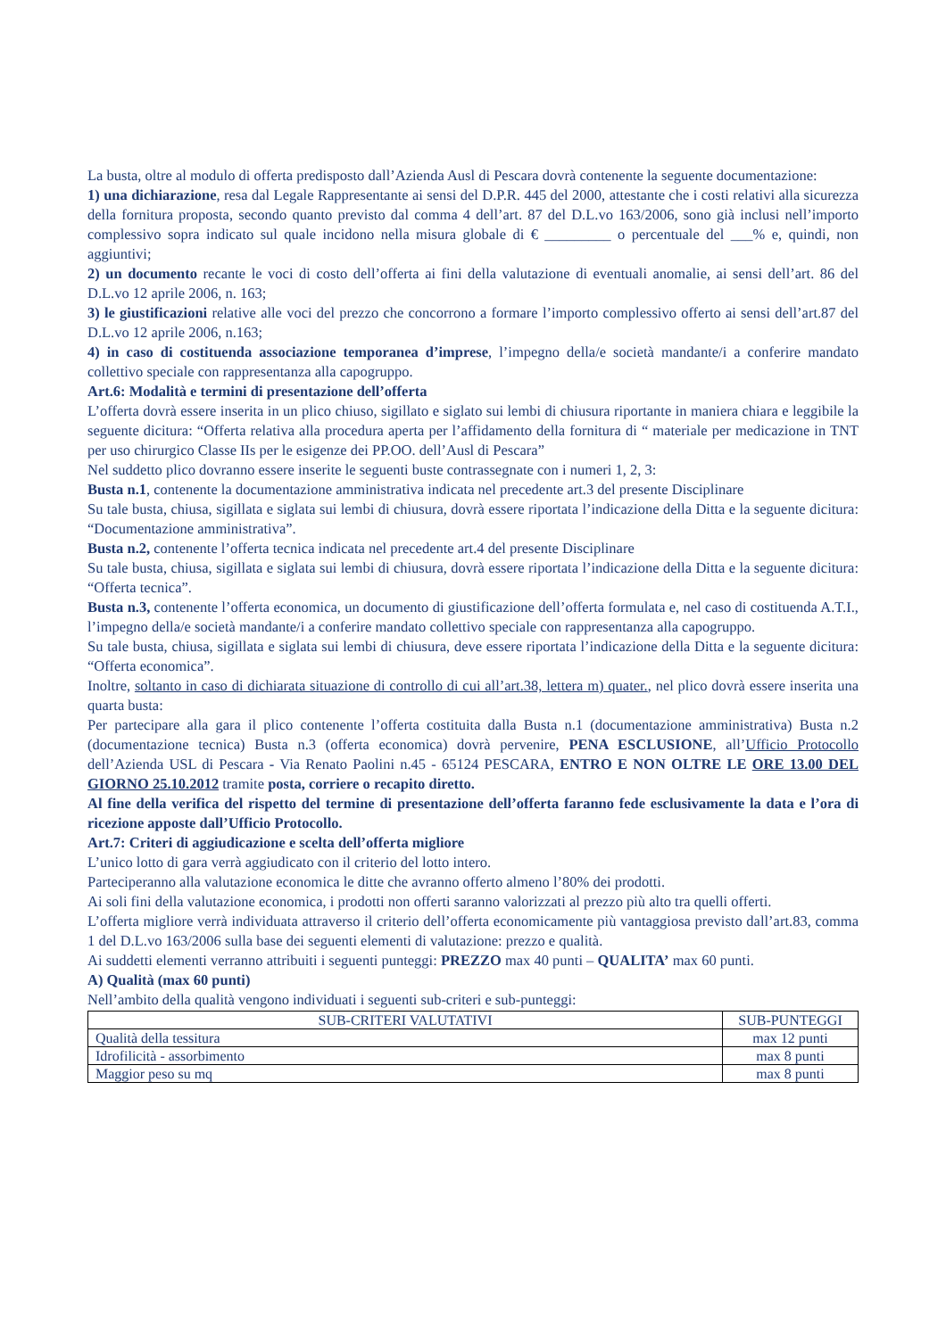La busta, oltre al modulo di offerta predisposto dall’Azienda Ausl di Pescara dovrà contenente la seguente documentazione:
1) una dichiarazione, resa dal Legale Rappresentante ai sensi del D.P.R. 445 del 2000, attestante che i costi relativi alla sicurezza della fornitura proposta, secondo quanto previsto dal comma 4 dell’art. 87 del D.L.vo 163/2006, sono già inclusi nell’importo complessivo sopra indicato sul quale incidono nella misura globale di € _________ o percentuale del ___% e, quindi, non aggiuntivi;
2) un documento recante le voci di costo dell’offerta ai fini della valutazione di eventuali anomalie, ai sensi dell’art. 86 del D.L.vo 12 aprile 2006, n. 163;
3) le giustificazioni relative alle voci del prezzo che concorrono a formare l’importo complessivo offerto ai sensi dell’art.87 del D.L.vo 12 aprile 2006, n.163;
4) in caso di costituenda associazione temporanea d’imprese, l’impegno della/e società mandante/i a conferire mandato collettivo speciale con rappresentanza alla capogruppo.
Art.6: Modalità e termini di presentazione dell’offerta
L’offerta dovrà essere inserita in un plico chiuso, sigillato e siglato sui lembi di chiusura riportante in maniera chiara e leggibile la seguente dicitura: “Offerta relativa alla procedura aperta per l’affidamento della fornitura di “ materiale per medicazione in TNT per uso chirurgico Classe IIs per le esigenze dei PP.OO. dell’Ausl di Pescara”
Nel suddetto plico dovranno essere inserite le seguenti buste contrassegnate con i numeri 1, 2, 3:
Busta n.1, contenente la documentazione amministrativa indicata nel precedente art.3 del presente Disciplinare
Su tale busta, chiusa, sigillata e siglata sui lembi di chiusura, dovrà essere riportata l’indicazione della Ditta e la seguente dicitura: “Documentazione amministrativa”.
Busta n.2, contenente l’offerta tecnica indicata nel precedente art.4 del presente Disciplinare
Su tale busta, chiusa, sigillata e siglata sui lembi di chiusura, dovrà essere riportata l’indicazione della Ditta e la seguente dicitura: “Offerta tecnica”.
Busta n.3, contenente l’offerta economica, un documento di giustificazione dell’offerta formulata e, nel caso di costituenda A.T.I., l’impegno della/e società mandante/i a conferire mandato collettivo speciale con rappresentanza alla capogruppo.
Su tale busta, chiusa, sigillata e siglata sui lembi di chiusura, deve essere riportata l’indicazione della Ditta e la seguente dicitura: “Offerta economica”.
Inoltre, soltanto in caso di dichiarata situazione di controllo di cui all’art.38, lettera m) quater., nel plico dovrà essere inserita una quarta busta:
Per partecipare alla gara il plico contenente l’offerta costituita dalla Busta n.1 (documentazione amministrativa) Busta n.2 (documentazione tecnica) Busta n.3 (offerta economica) dovrà pervenire, PENA ESCLUSIONE, all’Ufficio Protocollo dell’Azienda USL di Pescara - Via Renato Paolini n.45 - 65124 PESCARA, ENTRO E NON OLTRE LE ORE 13.00 DEL GIORNO 25.10.2012 tramite posta, corriere o recapito diretto.
Al fine della verifica del rispetto del termine di presentazione dell’offerta faranno fede esclusivamente la data e l’ora di ricezione apposte dall’Ufficio Protocollo.
Art.7: Criteri di aggiudicazione e scelta dell’offerta migliore
L’unico lotto di gara verrà aggiudicato con il criterio del lotto intero.
Parteciperanno alla valutazione economica le ditte che avranno offerto almeno l’80% dei prodotti.
Ai soli fini della valutazione economica, i prodotti non offerti saranno valorizzati al prezzo più alto tra quelli offerti.
L’offerta migliore verrà individuata attraverso il criterio dell’offerta economicamente più vantaggiosa previsto dall’art.83, comma 1 del D.L.vo 163/2006 sulla base dei seguenti elementi di valutazione: prezzo e qualità.
Ai suddetti elementi verranno attribuiti i seguenti punteggi: PREZZO max 40 punti – QUALITA’ max 60 punti.
A) Qualità (max 60 punti)
Nell’ambito della qualità vengono individuati i seguenti sub-criteri e sub-punteggi:
| SUB-CRITERI VALUTATIVI | SUB-PUNTEGGI |
| --- | --- |
| Qualità della tessitura | max 12 punti |
| Idrofilicità - assorbimento | max 8 punti |
| Maggior peso su mq | max 8 punti |